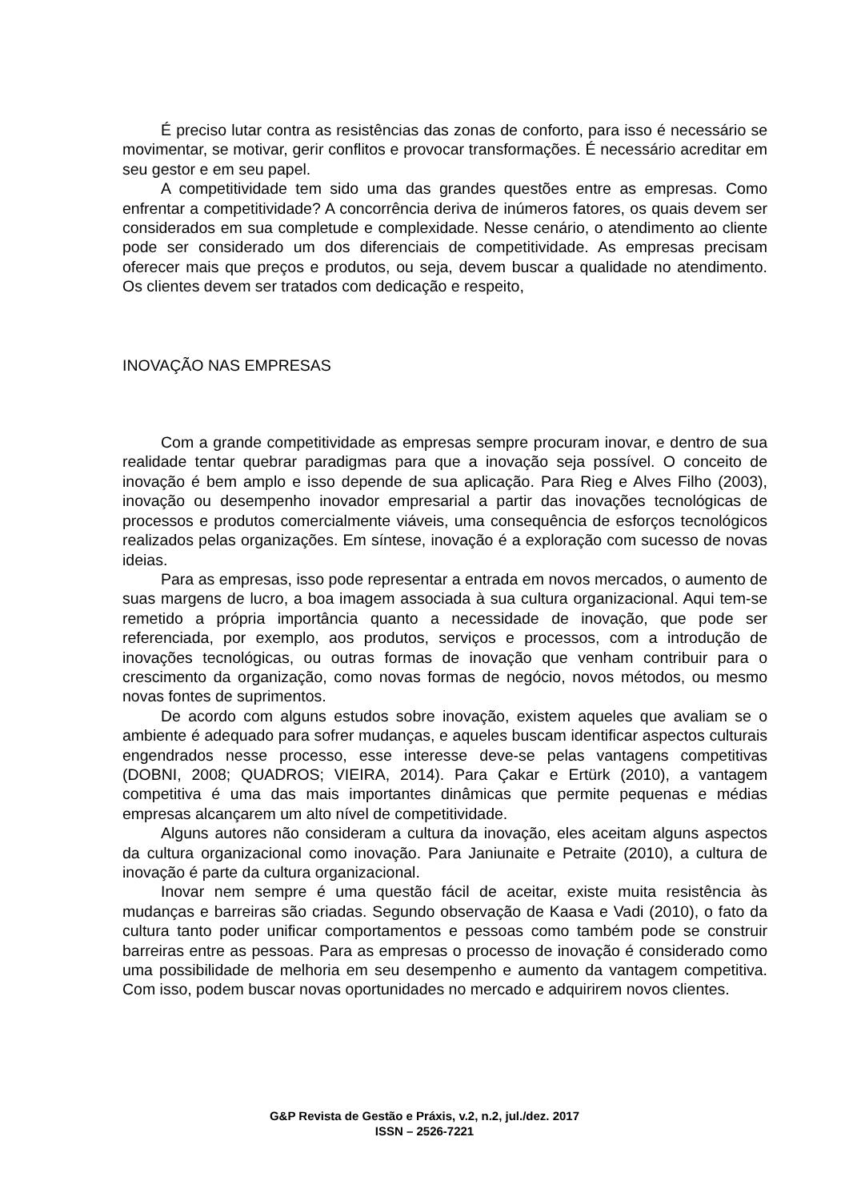É preciso lutar contra as resistências das zonas de conforto, para isso é necessário se movimentar, se motivar, gerir conflitos e provocar transformações. É necessário acreditar em seu gestor e em seu papel.
A competitividade tem sido uma das grandes questões entre as empresas. Como enfrentar a competitividade? A concorrência deriva de inúmeros fatores, os quais devem ser considerados em sua completude e complexidade. Nesse cenário, o atendimento ao cliente pode ser considerado um dos diferenciais de competitividade. As empresas precisam oferecer mais que preços e produtos, ou seja, devem buscar a qualidade no atendimento. Os clientes devem ser tratados com dedicação e respeito,
INOVAÇÃO NAS EMPRESAS
Com a grande competitividade as empresas sempre procuram inovar, e dentro de sua realidade tentar quebrar paradigmas para que a inovação seja possível. O conceito de inovação é bem amplo e isso depende de sua aplicação. Para Rieg e Alves Filho (2003), inovação ou desempenho inovador empresarial a partir das inovações tecnológicas de processos e produtos comercialmente viáveis, uma consequência de esforços tecnológicos realizados pelas organizações. Em síntese, inovação é a exploração com sucesso de novas ideias.
Para as empresas, isso pode representar a entrada em novos mercados, o aumento de suas margens de lucro, a boa imagem associada à sua cultura organizacional. Aqui tem-se remetido a própria importância quanto a necessidade de inovação, que pode ser referenciada, por exemplo, aos produtos, serviços e processos, com a introdução de inovações tecnológicas, ou outras formas de inovação que venham contribuir para o crescimento da organização, como novas formas de negócio, novos métodos, ou mesmo novas fontes de suprimentos.
De acordo com alguns estudos sobre inovação, existem aqueles que avaliam se o ambiente é adequado para sofrer mudanças, e aqueles buscam identificar aspectos culturais engendrados nesse processo, esse interesse deve-se pelas vantagens competitivas (DOBNI, 2008; QUADROS; VIEIRA, 2014). Para Çakar e Ertürk (2010), a vantagem competitiva é uma das mais importantes dinâmicas que permite pequenas e médias empresas alcançarem um alto nível de competitividade.
Alguns autores não consideram a cultura da inovação, eles aceitam alguns aspectos da cultura organizacional como inovação. Para Janiunaite e Petraite (2010), a cultura de inovação é parte da cultura organizacional.
Inovar nem sempre é uma questão fácil de aceitar, existe muita resistência às mudanças e barreiras são criadas. Segundo observação de Kaasa e Vadi (2010), o fato da cultura tanto poder unificar comportamentos e pessoas como também pode se construir barreiras entre as pessoas. Para as empresas o processo de inovação é considerado como uma possibilidade de melhoria em seu desempenho e aumento da vantagem competitiva. Com isso, podem buscar novas oportunidades no mercado e adquirirem novos clientes.
G&P Revista de Gestão e Práxis, v.2, n.2, jul./dez. 2017
ISSN – 2526-7221